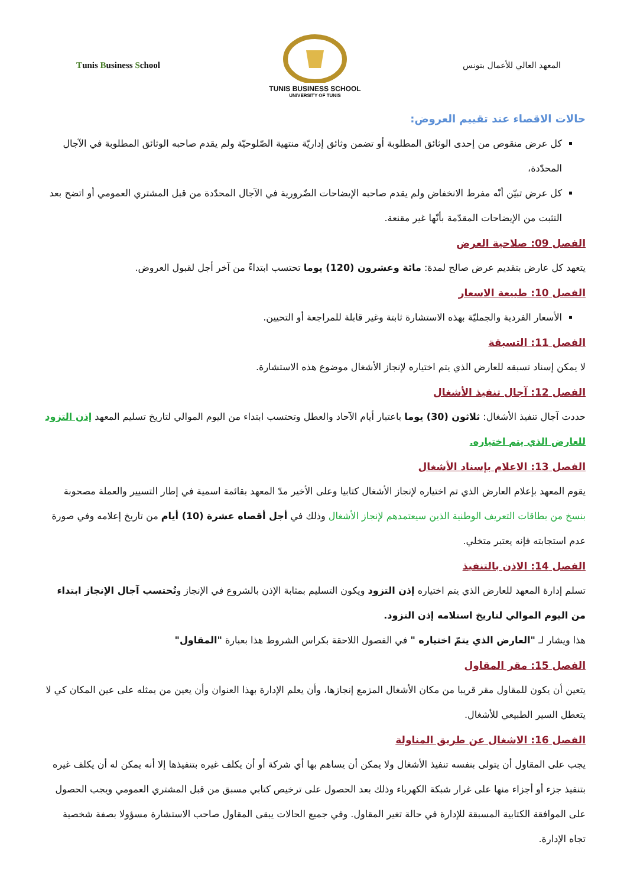Tunis Business School
TUNIS BUSINESS SCHOOL
UNIVERSITY OF TUNIS
المعهد العالي للأعمال بتونس
حالات الاقصاء عند تقييم العروض:
كل عرض منقوص من إحدى الوثائق المطلوبة أو تضمن وثائق إداريّة منتهية الصّلوحيّة ولم يقدم صاحبه الوثائق المطلوبة في الآجال المحدّدة،
كل عرض تبيّن أنّه مفرط الانخفاض ولم يقدم صاحبه الإيضاحات الضّرورية في الآجال المحدّدة من قبل المشتري العمومي أو اتضح بعد التثبت من الإيضاحات المقدّمة بأنّها غير مقنعة.
الفصل 09: صلاحية العرض
يتعهد كل عارض بتقديم عرض صالح لمدة: مائة وعشرون (120) يوما تحتسب ابتداءً من آخر أجل لقبول العروض.
الفصل 10: طبيعة الاسعار
الأسعار الفردية والجمليّة بهذه الاستشارة ثابتة وغير قابلة للمراجعة أو التحيين.
الفصل 11: التسبقة
لا يمكن إسناد تسبقه للعارض الذي يتم اختياره لإنجاز الأشغال موضوع هذه الاستشارة.
الفصل 12: آجال تنفيذ الأشغال
حددت آجال تنفيذ الأشغال: ثلاثون (30) يوما باعتبار أيام الآحاد والعطل وتحتسب ابتداء من اليوم الموالي لتاريخ تسليم المعهد إذن التزود للعارض الذي يتم اختياره.
الفصل 13: الاعلام بإسناد الأشغال
يقوم المعهد بإعلام العارض الذي تم اختياره لإنجاز الأشغال كتابيا وعلى الأخير مدّ المعهد بقائمة اسمية في إطار التسيير والعملة مصحوبة بنسخ من بطاقات التعريف الوطنية الذين سيعتمدهم لإنجاز الأشغال وذلك في أجل أقصاه عشرة (10) أيام من تاريخ إعلامه وفي صورة عدم استجابته فإنه يعتبر متخلي.
الفصل 14: الاذن بالتنفيذ
تسلم إدارة المعهد للعارض الذي يتم اختياره إذن التزود ويكون التسليم بمثابة الإذن بالشروع في الإنجاز وتُحتسب آجال الإنجاز ابتداء من اليوم الموالي لتاريخ استلامه إذن التزود.
هذا ويشار لـ "العارض الذي يتمّ اختياره " في الفصول اللاحقة بكراس الشروط هذا بعبارة "المقاول"
الفصل 15: مقر المقاول
يتعين أن يكون للمقاول مقر قريبا من مكان الأشغال المزمع إنجازها، وأن يعلم الإدارة بهذا العنوان وأن يعين من يمثله على عين المكان كي لا يتعطل السير الطبيعي للأشغال.
الفصل 16: الاشغال عن طريق المناولة
يجب على المقاول أن يتولى بنفسه تنفيذ الأشغال ولا يمكن أن يساهم بها أي شركة أو أن يكلف غيره بتنفيذها إلا أنه يمكن له أن يكلف غيره بتنفيذ جزء أو أجزاء منها على غرار شبكة الكهرباء وذلك بعد الحصول على ترخيص كتابي مسبق من قبل المشتري العمومي ويجب الحصول على الموافقة الكتابية المسبقة للإدارة في حالة تغير المقاول. وفي جميع الحالات يبقى المقاول صاحب الاستشارة مسؤولا بصفة شخصية تجاه الإدارة.